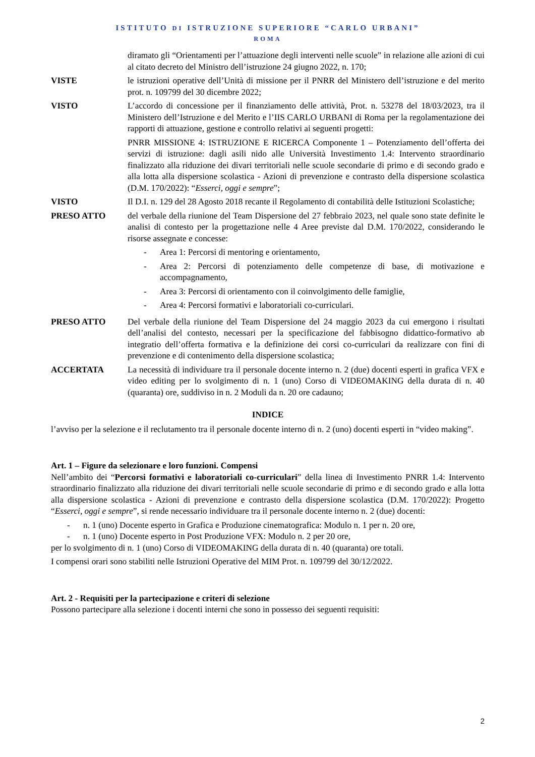ISTITUTO DI ISTRUZIONE SUPERIORE “CARLO URBANI”
ROMA
diramato gli “Orientamenti per l’attuazione degli interventi nelle scuole” in relazione alle azioni di cui al citato decreto del Ministro dell’istruzione 24 giugno 2022, n. 170;
VISTE le istruzioni operative dell’Unità di missione per il PNRR del Ministero dell’istruzione e del merito prot. n. 109799 del 30 dicembre 2022;
VISTO L’accordo di concessione per il finanziamento delle attività, Prot. n. 53278 del 18/03/2023, tra il Ministero dell’Istruzione e del Merito e l’IIS CARLO URBANI di Roma per la regolamentazione dei rapporti di attuazione, gestione e controllo relativi ai seguenti progetti:
PNRR MISSIONE 4: ISTRUZIONE E RICERCA Componente 1 – Potenziamento dell’offerta dei servizi di istruzione: dagli asili nido alle Università Investimento 1.4: Intervento straordinario finalizzato alla riduzione dei divari territoriali nelle scuole secondarie di primo e di secondo grado e alla lotta alla dispersione scolastica - Azioni di prevenzione e contrasto della dispersione scolastica (D.M. 170/2022): “Esserci, oggi e sempre”;
VISTO Il D.I. n. 129 del 28 Agosto 2018 recante il Regolamento di contabilità delle Istituzioni Scolastiche;
PRESO ATTO del verbale della riunione del Team Dispersione del 27 febbraio 2023, nel quale sono state definite le analisi di contesto per la progettazione nelle 4 Aree previste dal D.M. 170/2022, considerando le risorse assegnate e concesse:
- Area 1: Percorsi di mentoring e orientamento,
- Area 2: Percorsi di potenziamento delle competenze di base, di motivazione e accompagnamento,
- Area 3: Percorsi di orientamento con il coinvolgimento delle famiglie,
- Area 4: Percorsi formativi e laboratoriali co-curriculari.
PRESO ATTO Del verbale della riunione del Team Dispersione del 24 maggio 2023 da cui emergono i risultati dell’analisi del contesto, necessari per la specificazione del fabbisogno didattico-formativo ab integratio dell’offerta formativa e la definizione dei corsi co-curriculari da realizzare con fini di prevenzione e di contenimento della dispersione scolastica;
ACCERTATA La necessità di individuare tra il personale docente interno n. 2 (due) docenti esperti in grafica VFX e video editing per lo svolgimento di n. 1 (uno) Corso di VIDEOMAKING della durata di n. 40 (quaranta) ore, suddiviso in n. 2 Moduli da n. 20 ore cadauno;
INDICE
l’avviso per la selezione e il reclutamento tra il personale docente interno di n. 2 (uno) docenti esperti in “video making”.
Art. 1 – Figure da selezionare e loro funzioni. Compensi
Nell’ambito dei “Percorsi formativi e laboratoriali co-curriculari” della linea di Investimento PNRR 1.4: Intervento straordinario finalizzato alla riduzione dei divari territoriali nelle scuole secondarie di primo e di secondo grado e alla lotta alla dispersione scolastica - Azioni di prevenzione e contrasto della dispersione scolastica (D.M. 170/2022): Progetto “Esserci, oggi e sempre”, si rende necessario individuare tra il personale docente interno n. 2 (due) docenti:
- n. 1 (uno) Docente esperto in Grafica e Produzione cinematografica: Modulo n. 1 per n. 20 ore,
- n. 1 (uno) Docente esperto in Post Produzione VFX: Modulo n. 2 per 20 ore,
per lo svolgimento di n. 1 (uno) Corso di VIDEOMAKING della durata di n. 40 (quaranta) ore totali.
I compensi orari sono stabiliti nelle Istruzioni Operative del MIM Prot. n. 109799 del 30/12/2022.
Art. 2 - Requisiti per la partecipazione e criteri di selezione
Possono partecipare alla selezione i docenti interni che sono in possesso dei seguenti requisiti:
2